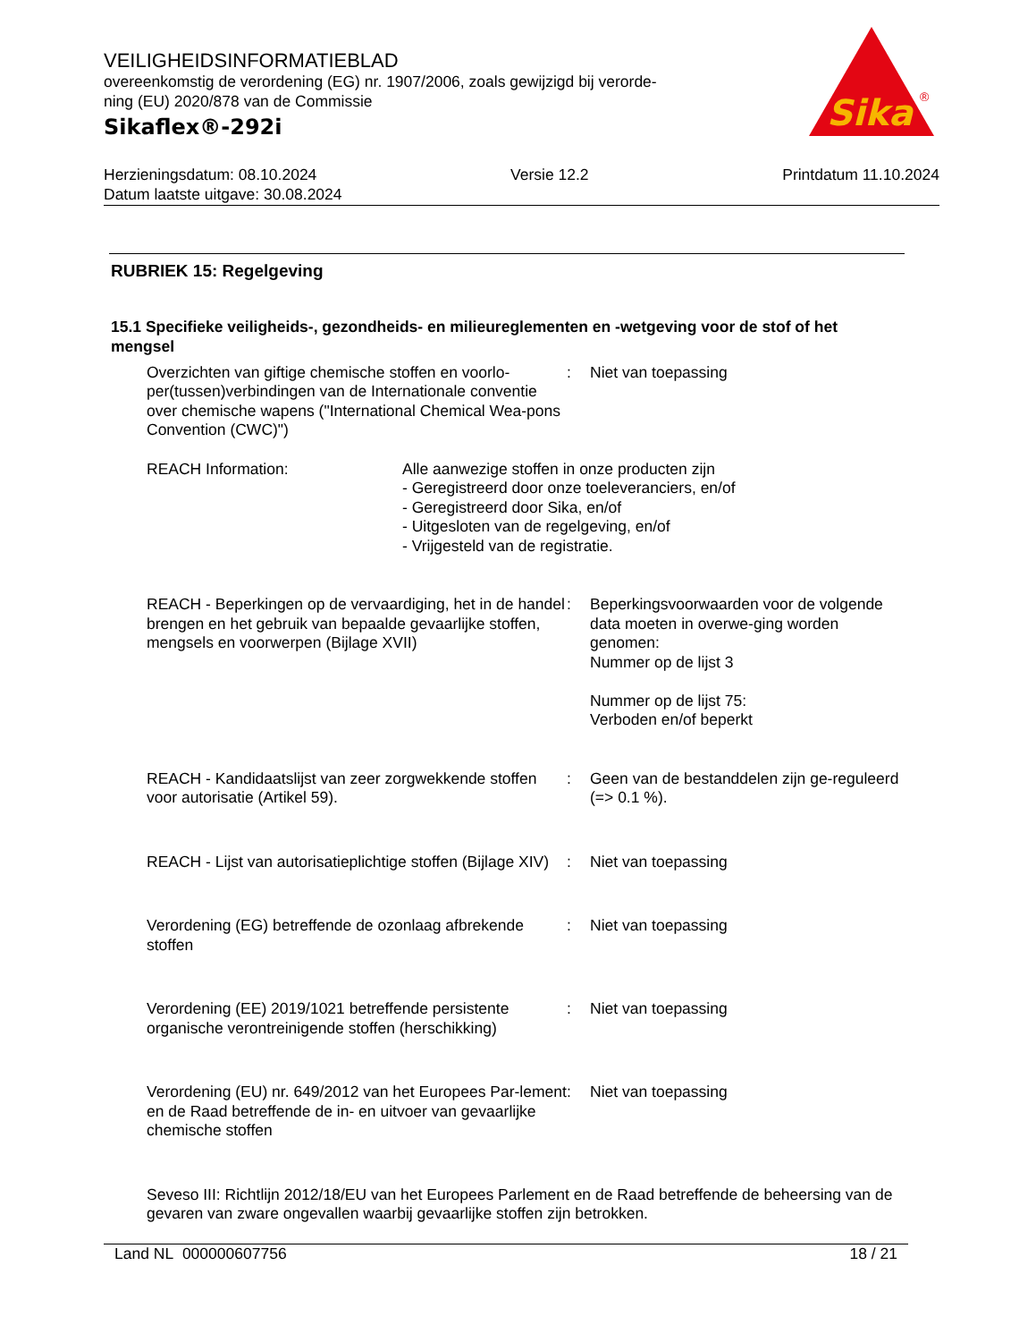VEILIGHEIDSINFORMATIEBLAD
overeenkomstig de verordening (EG) nr. 1907/2006, zoals gewijzigd bij verorde-
ning (EU) 2020/878 van de Commissie
Sikaflex®-292i
Sika
®
Herzieningsdatum: 08.10.2024 Versie 12.2 Printdatum 11.10.2024
Datum laatste uitgave: 30.08.2024
RUBRIEK 15: Regelgeving
15.1 Specifieke veiligheids-, gezondheids- en milieureglementen en -wetgeving voor de stof of het mengsel
Overzichten van giftige chemische stoffen en voorlo-per(tussen)verbindingen van de Internationale conventie over chemische wapens ("International Chemical Wea-pons Convention (CWC)")
: Niet van toepassing
REACH Information: Alle aanwezige stoffen in onze producten zijn
- Geregistreerd door onze toeleveranciers, en/of
- Geregistreerd door Sika, en/of
- Uitgesloten van de regelgeving, en/of
- Vrijgesteld van de registratie.
REACH - Beperkingen op de vervaardiging, het in de handel brengen en het gebruik van bepaalde gevaarlijke stoffen, mengsels en voorwerpen (Bijlage XVII)
: Beperkingsvoorwaarden voor de volgende data moeten in overwe-ging worden genomen:
Nummer op de lijst 3
Nummer op de lijst 75:
Verboden en/of beperkt
REACH - Kandidaatslijst van zeer zorgwekkende stoffen voor autorisatie (Artikel 59).
: Geen van de bestanddelen zijn ge-reguleerd (=> 0.1 %).
REACH - Lijst van autorisatieplichtige stoffen (Bijlage XIV)
: Niet van toepassing
Verordening (EG) betreffende de ozonlaag afbrekende stoffen
: Niet van toepassing
Verordening (EE) 2019/1021 betreffende persistente organische verontreinigende stoffen (herschikking)
: Niet van toepassing
Verordening (EU) nr. 649/2012 van het Europees Par-lement en de Raad betreffende de in- en uitvoer van gevaarlijke chemische stoffen
: Niet van toepassing
Seveso III: Richtlijn 2012/18/EU van het Europees Parlement en de Raad betreffende de beheersing van de gevaren van zware ongevallen waarbij gevaarlijke stoffen zijn betrokken.
Land NL 000000607756 18 / 21